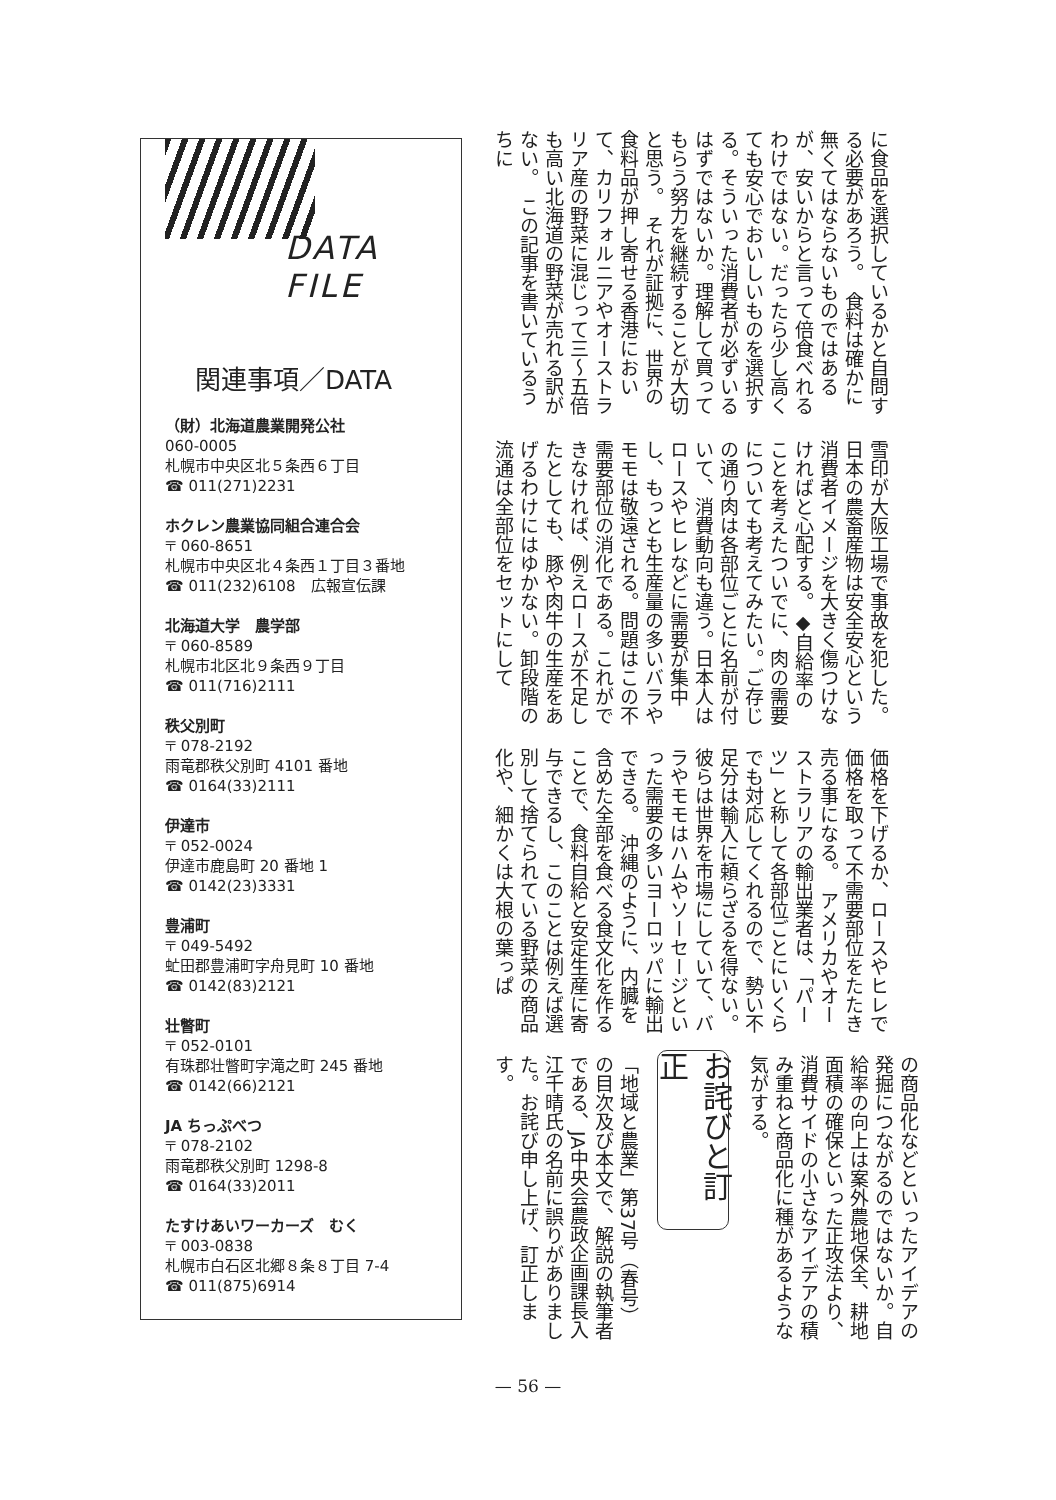に食品を選択しているかと自問する必要があろう。　食料は確かに無くてはならないものではあるが、安いからと言って倍食べれるわけではない。だったら少し高くても安心でおいしいものを選択する。そういった消費者が必ずいるはずではないか。理解して買ってもらう努力を継続することが大切と思う。　それが証拠に、世界の食料品が押し寄せる香港において、カリフォルニアやオーストラリア産の野菜に混じって三〜五倍も高い北海道の野菜が売れる訳がない。　この記事を書いているうちに
雪印が大阪工場で事故を犯した。日本の農畜産物は安全安心という消費者イメージを大きく傷つけなければと心配する。◆自給率のことを考えたついでに、肉の需要についても考えてみたい。ご存じの通り肉は各部位ごとに名前が付いて、消費動向も違う。日本人はロースやヒレなどに需要が集中し、もっとも生産量の多いバラやモモは敬遠される。問題はこの不需要部位の消化である。これができなければ、例えロースが不足したとしても、豚や肉牛の生産をあげるわけにはゆかない。卸段階の流通は全部位をセットにして
価格を下げるか、ロースやヒレで価格を取って不需要部位をたたき売る事になる。　アメリカやオーストラリアの輸出業者は、「パーツ」と称して各部位ごとにいくらでも対応してくれるので、勢い不足分は輸入に頼らざるを得ない。彼らは世界を市場にしていて、バラやモモはハムやソーセージといった需要の多いヨーロッパに輸出できる。　沖縄のように、内臓を含めた全部を食べる食文化を作ることで、食料自給と安定生産に寄与できるし、このことは例えば選別して捨てられている野菜の商品化や、細かくは大根の葉っぱ
の商品化などといったアイデアの発掘につながるのではないか。自給率の向上は案外農地保全、耕地面積の確保といった正攻法より、消費サイドの小さなアイデアの積み重ねと商品化に種があるような気がする。
お詫びと訂正
「地域と農業」第37号（春号）の目次及び本文で、解説の執筆者である、JA中央会農政企画課長入江千晴氏の名前に誤りがありました。お詫び申し上げ、訂正します。
DATA FILE
関連事項／DATA
（財）北海道農業開発公社
060-0005
札幌市中央区北５条西６丁目
☎ 011(271)2231
ホクレン農業協同組合連合会
〒 060-8651
札幌市中央区北４条西１丁目３番地
☎ 011(232)6108　広報宣伝課
北海道大学　農学部
〒 060-8589
札幌市北区北９条西９丁目
☎ 011(716)2111
秩父別町
〒 078-2192
雨竜郡秩父別町 4101 番地
☎ 0164(33)2111
伊達市
〒 052-0024
伊達市鹿島町 20 番地 1
☎ 0142(23)3331
豊浦町
〒 049-5492
虻田郡豊浦町字舟見町 10 番地
☎ 0142(83)2121
壮瞥町
〒 052-0101
有珠郡壮瞥町字滝之町 245 番地
☎ 0142(66)2121
JA ちっぷべつ
〒 078-2102
雨竜郡秩父別町 1298-8
☎ 0164(33)2011
たすけあいワーカーズ　むく
〒 003-0838
札幌市白石区北郷８条８丁目 7-4
☎ 011(875)6914
— 56 —